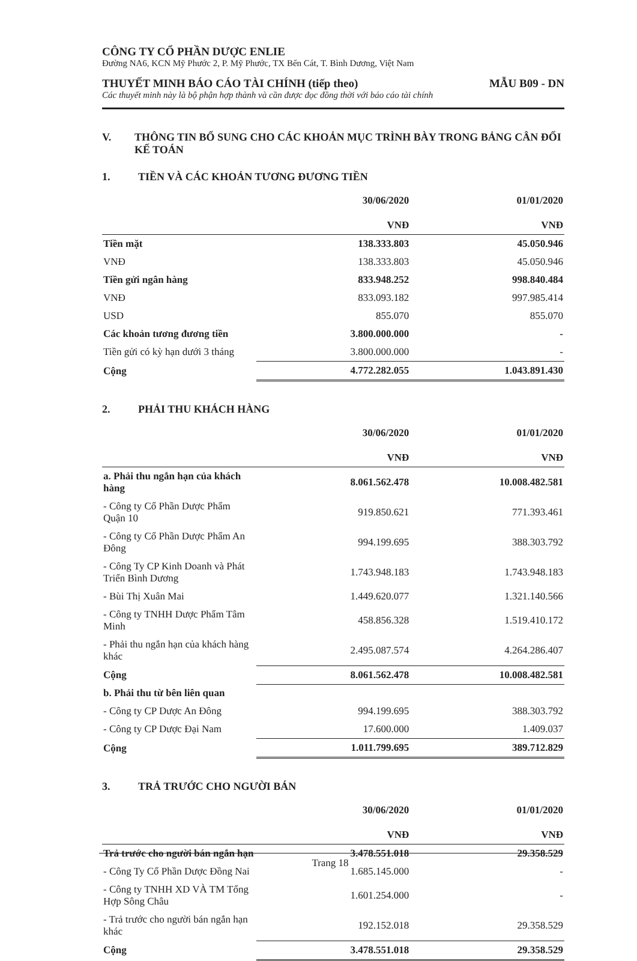CÔNG TY CỔ PHẦN DƯỢC ENLIE
Đường NA6, KCN Mỹ Phước 2, P. Mỹ Phước, TX Bến Cát, T. Bình Dương, Việt Nam
THUYẾT MINH BÁO CÁO TÀI CHÍNH (tiếp theo) MẪU B09 - DN
Các thuyết minh này là bộ phận hợp thành và cần được đọc đồng thời với báo cáo tài chính
V. THÔNG TIN BỔ SUNG CHO CÁC KHOẢN MỤC TRÌNH BÀY TRONG BẢNG CÂN ĐỐI KẾ TOÁN
1. TIỀN VÀ CÁC KHOẢN TƯƠNG ĐƯƠNG TIỀN
| | 30/06/2020 | 01/01/2020 |
| --- | --- | --- |
| | VNĐ | VNĐ |
| Tiền mặt | 138.333.803 | 45.050.946 |
| VNĐ | 138.333.803 | 45.050.946 |
| Tiền gửi ngân hàng | 833.948.252 | 998.840.484 |
| VNĐ | 833.093.182 | 997.985.414 |
| USD | 855.070 | 855.070 |
| Các khoản tương đương tiền | 3.800.000.000 | - |
| Tiền gửi có kỳ hạn dưới 3 tháng | 3.800.000.000 | - |
| Cộng | 4.772.282.055 | 1.043.891.430 |
2. PHẢI THU KHÁCH HÀNG
| | 30/06/2020 | 01/01/2020 |
| --- | --- | --- |
| | VNĐ | VNĐ |
| a. Phải thu ngắn hạn của khách hàng | 8.061.562.478 | 10.008.482.581 |
| - Công ty Cổ Phần Dược Phẩm Quận 10 | 919.850.621 | 771.393.461 |
| - Công ty Cổ Phần Dược Phẩm An Đông | 994.199.695 | 388.303.792 |
| - Công Ty CP Kinh Doanh và Phát Triển Bình Dương | 1.743.948.183 | 1.743.948.183 |
| - Bùi Thị Xuân Mai | 1.449.620.077 | 1.321.140.566 |
| - Công ty TNHH Dược Phẩm Tâm Minh | 458.856.328 | 1.519.410.172 |
| - Phải thu ngắn hạn của khách hàng khác | 2.495.087.574 | 4.264.286.407 |
| Cộng | 8.061.562.478 | 10.008.482.581 |
| b. Phải thu từ bên liên quan | | |
| - Công ty CP Dược An Đông | 994.199.695 | 388.303.792 |
| - Công ty CP Dược Đại Nam | 17.600.000 | 1.409.037 |
| Cộng | 1.011.799.695 | 389.712.829 |
3. TRẢ TRƯỚC CHO NGƯỜI BÁN
| | 30/06/2020 | 01/01/2020 |
| --- | --- | --- |
| | VNĐ | VNĐ |
| Trả trước cho người bán ngắn hạn | 3.478.551.018 | 29.358.529 |
| - Công Ty Cổ Phần Dược Đồng Nai | 1.685.145.000 | - |
| - Công ty TNHH XD VÀ TM Tổng Hợp Sông Châu | 1.601.254.000 | - |
| - Trả trước cho người bán ngắn hạn khác | 192.152.018 | 29.358.529 |
| Cộng | 3.478.551.018 | 29.358.529 |
Trang 18